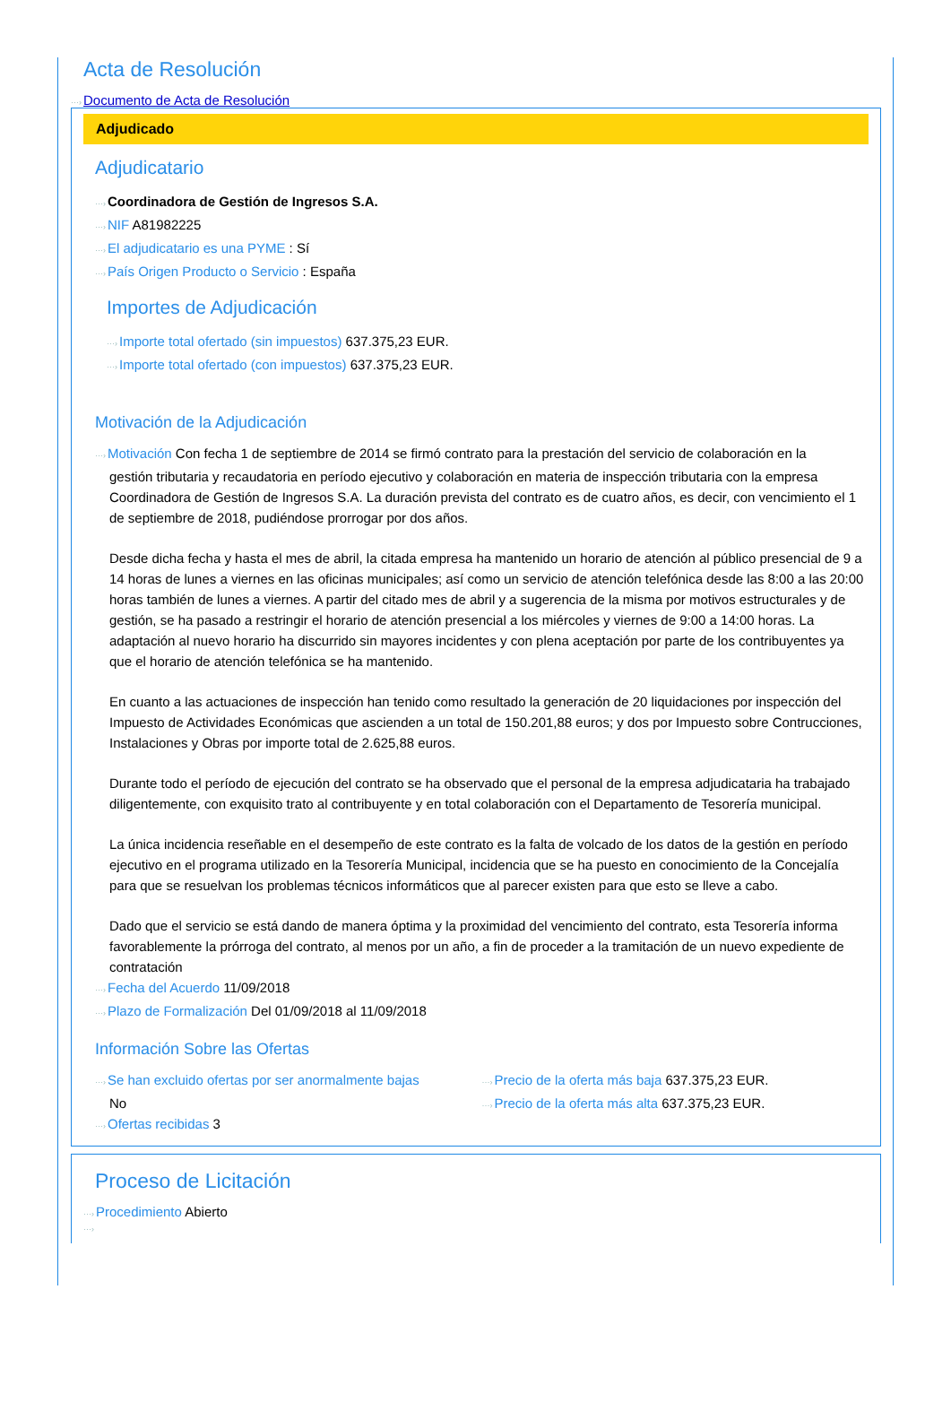Acta de Resolución
···›Documento de Acta de Resolución
Adjudicado
Adjudicatario
···›Coordinadora de Gestión de Ingresos S.A.
···›NIF A81982225
···›El adjudicatario es una PYME : Sí
···›País Origen Producto o Servicio : España
Importes de Adjudicación
···›Importe total ofertado (sin impuestos) 637.375,23 EUR.
···›Importe total ofertado (con impuestos) 637.375,23 EUR.
Motivación de la Adjudicación
···›Motivación Con fecha 1 de septiembre de 2014 se firmó contrato para la prestación del servicio de colaboración en la
gestión tributaria y recaudatoria en período ejecutivo y colaboración en materia de inspección tributaria con la empresa Coordinadora de Gestión de Ingresos S.A. La duración prevista del contrato es de cuatro años, es decir, con vencimiento el 1 de septiembre de 2018, pudiéndose prorrogar por dos años.
Desde dicha fecha y hasta el mes de abril, la citada empresa ha mantenido un horario de atención al público presencial de 9 a 14 horas de lunes a viernes en las oficinas municipales; así como un servicio de atención telefónica desde las 8:00 a las 20:00 horas también de lunes a viernes. A partir del citado mes de abril y a sugerencia de la misma por motivos estructurales y de gestión, se ha pasado a restringir el horario de atención presencial a los miércoles y viernes de 9:00 a 14:00 horas. La adaptación al nuevo horario ha discurrido sin mayores incidentes y con plena aceptación por parte de los contribuyentes ya que el horario de atención telefónica se ha mantenido.
En cuanto a las actuaciones de inspección han tenido como resultado la generación de 20 liquidaciones por inspección del Impuesto de Actividades Económicas que ascienden a un total de 150.201,88 euros; y dos por Impuesto sobre Contrucciones, Instalaciones y Obras por importe total de 2.625,88 euros.
Durante todo el período de ejecución del contrato se ha observado que el personal de la empresa adjudicataria ha trabajado diligentemente, con exquisito trato al contribuyente y en total colaboración con el Departamento de Tesorería municipal.
La única incidencia reseñable en el desempeño de este contrato es la falta de volcado de los datos de la gestión en período ejecutivo en el programa utilizado en la Tesorería Municipal, incidencia que se ha puesto en conocimiento de la Concejalía para que se resuelvan los problemas técnicos informáticos que al parecer existen para que esto se lleve a cabo.
Dado que el servicio se está dando de manera óptima y la proximidad del vencimiento del contrato, esta Tesorería informa favorablemente la prórroga del contrato, al menos por un año, a fin de proceder a la tramitación de un nuevo expediente de contratación
···›Fecha del Acuerdo 11/09/2018
···›Plazo de Formalización Del 01/09/2018 al 11/09/2018
Información Sobre las Ofertas
···›Se han excluido ofertas por ser anormalmente bajas
No
···›Ofertas recibidas 3
···›Precio de la oferta más baja 637.375,23 EUR.
···›Precio de la oferta más alta 637.375,23 EUR.
Proceso de Licitación
···›Procedimiento Abierto
···›